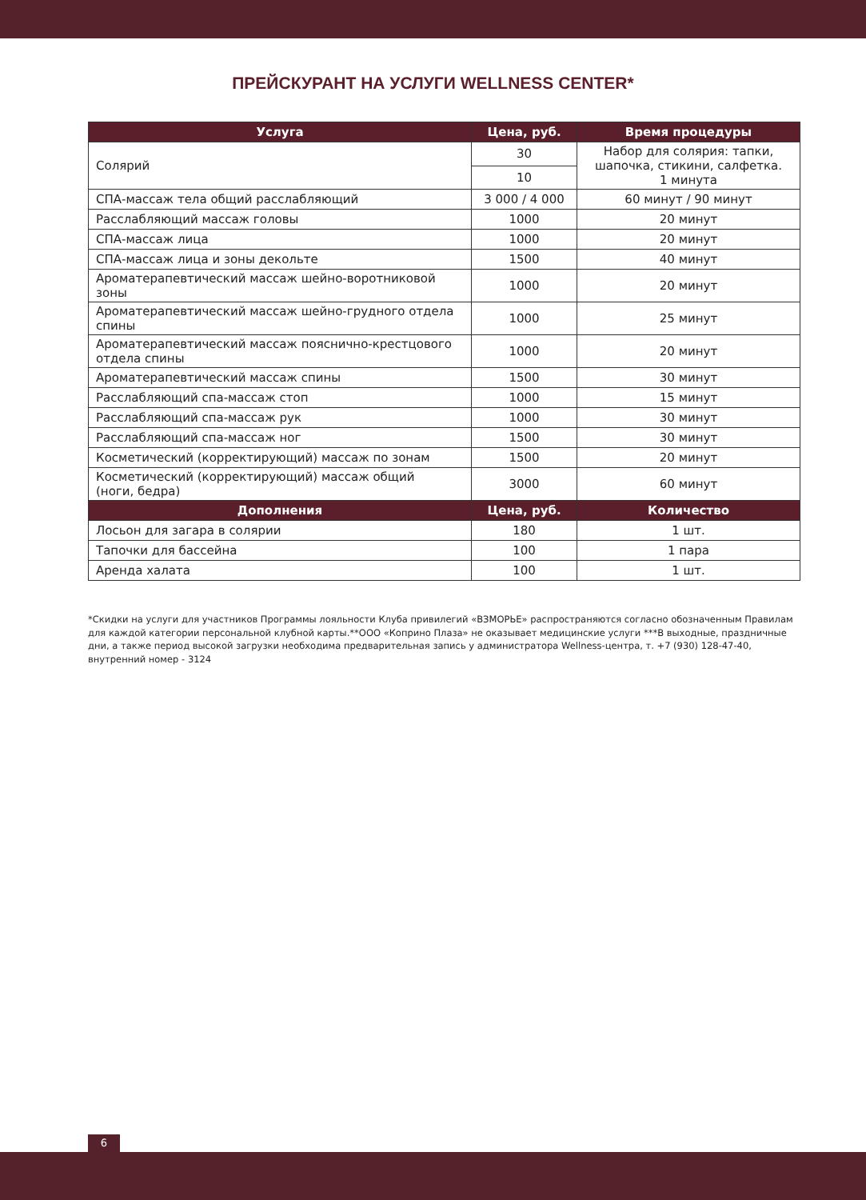ПРЕЙСКУРАНТ НА УСЛУГИ WELLNESS CENTER*
| Услуга | Цена, руб. | Время процедуры |
| --- | --- | --- |
| Солярий | 30 | Набор для солярия: тапки, шапочка, стикини, салфетка. 1 минута |
| | 10 | |
| СПА-массаж тела общий расслабляющий | 3 000 / 4 000 | 60 минут / 90 минут |
| Расслабляющий массаж головы | 1000 | 20 минут |
| СПА-массаж лица | 1000 | 20 минут |
| СПА-массаж лица и зоны декольте | 1500 | 40 минут |
| Ароматерапевтический массаж шейно-воротниковой зоны | 1000 | 20 минут |
| Ароматерапевтический массаж шейно-грудного отдела спины | 1000 | 25 минут |
| Ароматерапевтический массаж пояснично-крестцового отдела спины | 1000 | 20 минут |
| Ароматерапевтический массаж спины | 1500 | 30 минут |
| Расслабляющий спа-массаж стоп | 1000 | 15 минут |
| Расслабляющий спа-массаж рук | 1000 | 30 минут |
| Расслабляющий спа-массаж ног | 1500 | 30 минут |
| Косметический (корректирующий) массаж по зонам | 1500 | 20 минут |
| Косметический (корректирующий) массаж общий (ноги, бедра) | 3000 | 60 минут |
| Дополнения | Цена, руб. | Количество |
| Лосьон для загара в солярии | 180 | 1 шт. |
| Тапочки для бассейна | 100 | 1 пара |
| Аренда халата | 100 | 1 шт. |
*Скидки на услуги для участников Программы лояльности Клуба привилегий «ВЗМОРЬЕ» распространяются согласно обозначенным Правилам для каждой категории персональной клубной карты.**ООО «Коприно Плаза» не оказывает медицинские услуги ***В выходные, праздничные дни, а также период высокой загрузки необходима предварительная запись у администратора Wellness-центра, т. +7 (930) 128-47-40, внутренний номер - 3124
6